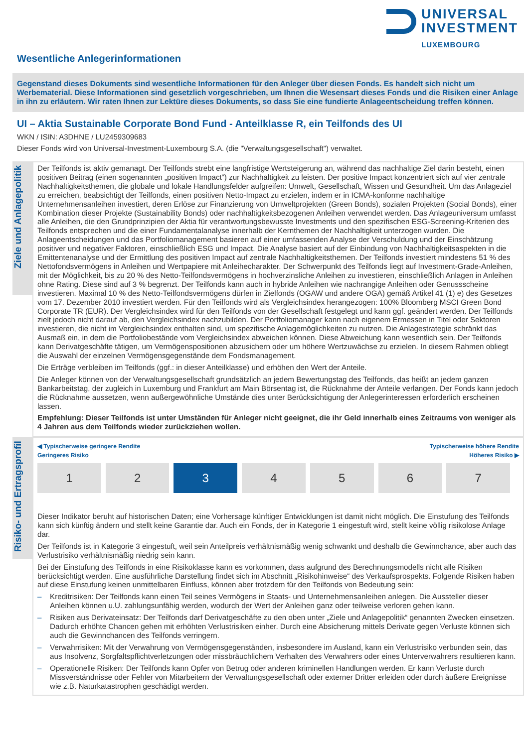UNIVERSAL
INVESTMENT
LUXEMBOURG
Wesentliche Anlegerinformationen
Gegenstand dieses Dokuments sind wesentliche Informationen für den Anleger über diesen Fonds. Es handelt sich nicht um Werbematerial. Diese Informationen sind gesetzlich vorgeschrieben, um Ihnen die Wesensart dieses Fonds und die Risiken einer Anlage in ihn zu erläutern. Wir raten Ihnen zur Lektüre dieses Dokuments, so dass Sie eine fundierte Anlageentscheidung treffen können.
UI – Aktia Sustainable Corporate Bond Fund - Anteilklasse R, ein Teilfonds des UI
WKN / ISIN: A3DHNE / LU2459309683
Dieser Fonds wird von Universal-Investment-Luxembourg S.A. (die "Verwaltungsgesellschaft") verwaltet.
Ziele und Anlagepolitik
Der Teilfonds ist aktiv gemanagt. Der Teilfonds strebt eine langfristige Wertsteigerung an, während das nachhaltige Ziel darin besteht, einen positiven Beitrag (einen sogenannten „positiven Impact“) zur Nachhaltigkeit zu leisten. Der positive Impact konzentriert sich auf vier zentrale Nachhaltigkeitsthemen, die globale und lokale Handlungsfelder aufgreifen: Umwelt, Gesellschaft, Wissen und Gesundheit. Um das Anlageziel zu erreichen, beabsichtigt der Teilfonds, einen positiven Netto-Impact zu erzielen, indem er in ICMA-konforme nachhaltige Unternehmensanleihen investiert, deren Erlöse zur Finanzierung von Umweltprojekten (Green Bonds), sozialen Projekten (Social Bonds), einer Kombination dieser Projekte (Sustainability Bonds) oder nachhaltigkeitsbezogenen Anleihen verwendet werden. Das Anlageuniversum umfasst alle Anleihen, die den Grundprinzipien der Aktia für verantwortungsbewusste Investments und den spezifischen ESG-Screening-Kriterien des Teilfonds entsprechen und die einer Fundamentalanalyse innerhalb der Kernthemen der Nachhaltigkeit unterzogen wurden. Die Anlageentscheidungen und das Portfoliomanagement basieren auf einer umfassenden Analyse der Verschuldung und der Einschätzung positiver und negativer Faktoren, einschließlich ESG und Impact. Die Analyse basiert auf der Einbindung von Nachhaltigkeitsaspekten in die Emittentenanalyse und der Ermittlung des positiven Impact auf zentrale Nachhaltigkeitsthemen. Der Teilfonds investiert mindestens 51 % des Nettofondsvermögens in Anleihen und Wertpapiere mit Anleihecharakter. Der Schwerpunkt des Teilfonds liegt auf Investment-Grade-Anleihen, mit der Möglichkeit, bis zu 20 % des Netto-Teilfondsvermögens in hochverzinsliche Anleihen zu investieren, einschließlich Anlagen in Anleihen ohne Rating. Diese sind auf 3 % begrenzt. Der Teilfonds kann auch in hybride Anleihen wie nachrangige Anleihen oder Genussscheine investieren. Maximal 10 % des Netto-Teilfondsvermögens dürfen in Zielfonds (OGAW und andere OGA) gemäß Artikel 41 (1) e) des Gesetzes vom 17. Dezember 2010 investiert werden. Für den Teilfonds wird als Vergleichsindex herangezogen: 100% Bloomberg MSCI Green Bond Corporate TR (EUR). Der Vergleichsindex wird für den Teilfonds von der Gesellschaft festgelegt und kann ggf. geändert werden. Der Teilfonds zielt jedoch nicht darauf ab, den Vergleichsindex nachzubilden. Der Portfoliomanager kann nach eigenem Ermessen in Titel oder Sektoren investieren, die nicht im Vergleichsindex enthalten sind, um spezifische Anlagemöglichkeiten zu nutzen. Die Anlagestrategie schränkt das Ausmaß ein, in dem die Portfoliobestände vom Vergleichsindex abweichen können. Diese Abweichung kann wesentlich sein. Der Teilfonds kann Derivatgeschäfte tätigen, um Vermögenspositionen abzusichern oder um höhere Wertzuwächse zu erzielen. In diesem Rahmen obliegt die Auswahl der einzelnen Vermögensgegenstände dem Fondsmanagement.
Die Erträge verbleiben im Teilfonds (ggf.: in dieser Anteilklasse) und erhöhen den Wert der Anteile.
Die Anleger können von der Verwaltungsgesellschaft grundsätzlich an jedem Bewertungstag des Teilfonds, das heißt an jedem ganzen Bankarbeitstag, der zugleich in Luxemburg und Frankfurt am Main Börsentag ist, die Rücknahme der Anteile verlangen. Der Fonds kann jedoch die Rücknahme aussetzen, wenn außergewöhnliche Umstände dies unter Berücksichtigung der Anlegerinteressen erforderlich erscheinen lassen.
Empfehlung: Dieser Teilfonds ist unter Umständen für Anleger nicht geeignet, die ihr Geld innerhalb eines Zeitraums von weniger als 4 Jahren aus dem Teilfonds wieder zurückziehen wollen.
Risiko- und Ertragsprofil
◀ Typischerweise geringere Rendite
Geringeres Risiko
Typischerweise höhere Rendite
Höheres Risiko ▶
| 1 | 2 | 3 | 4 | 5 | 6 | 7 |
Dieser Indikator beruht auf historischen Daten; eine Vorhersage künftiger Entwicklungen ist damit nicht möglich. Die Einstufung des Teilfonds kann sich künftig ändern und stellt keine Garantie dar. Auch ein Fonds, der in Kategorie 1 eingestuft wird, stellt keine völlig risikolose Anlage dar.
Der Teilfonds ist in Kategorie 3 eingestuft, weil sein Anteilpreis verhältnismäßig wenig schwankt und deshalb die Gewinnchance, aber auch das Verlustrisiko verhältnismäßig niedrig sein kann.
Bei der Einstufung des Teilfonds in eine Risikoklasse kann es vorkommen, dass aufgrund des Berechnungsmodells nicht alle Risiken berücksichtigt werden. Eine ausführliche Darstellung findet sich im Abschnitt „Risikohinweise“ des Verkaufsprospekts. Folgende Risiken haben auf diese Einstufung keinen unmittelbaren Einfluss, können aber trotzdem für den Teilfonds von Bedeutung sein:
– Kreditrisiken: Der Teilfonds kann einen Teil seines Vermögens in Staats- und Unternehmensanleihen anlegen. Die Aussteller dieser Anleihen können u.U. zahlungsunfähig werden, wodurch der Wert der Anleihen ganz oder teilweise verloren gehen kann.
– Risiken aus Derivateinsatz: Der Teilfonds darf Derivatgeschäfte zu den oben unter „Ziele und Anlagepolitik“ genannten Zwecken einsetzen. Dadurch erhöhte Chancen gehen mit erhöhten Verlustrisiken einher. Durch eine Absicherung mittels Derivate gegen Verluste können sich auch die Gewinnchancen des Teilfonds verringern.
– Verwahrrisiken: Mit der Verwahrung von Vermögensgegenständen, insbesondere im Ausland, kann ein Verlustrisiko verbunden sein, das aus Insolvenz, Sorgfaltspflichtverletzungen oder missbräuchlichem Verhalten des Verwahrers oder eines Unterverwahrers resultieren kann.
– Operationelle Risiken: Der Teilfonds kann Opfer von Betrug oder anderen kriminellen Handlungen werden. Er kann Verluste durch Missverständnisse oder Fehler von Mitarbeitern der Verwaltungsgesellschaft oder externer Dritter erleiden oder durch äußere Ereignisse wie z.B. Naturkatastrophen geschädigt werden.